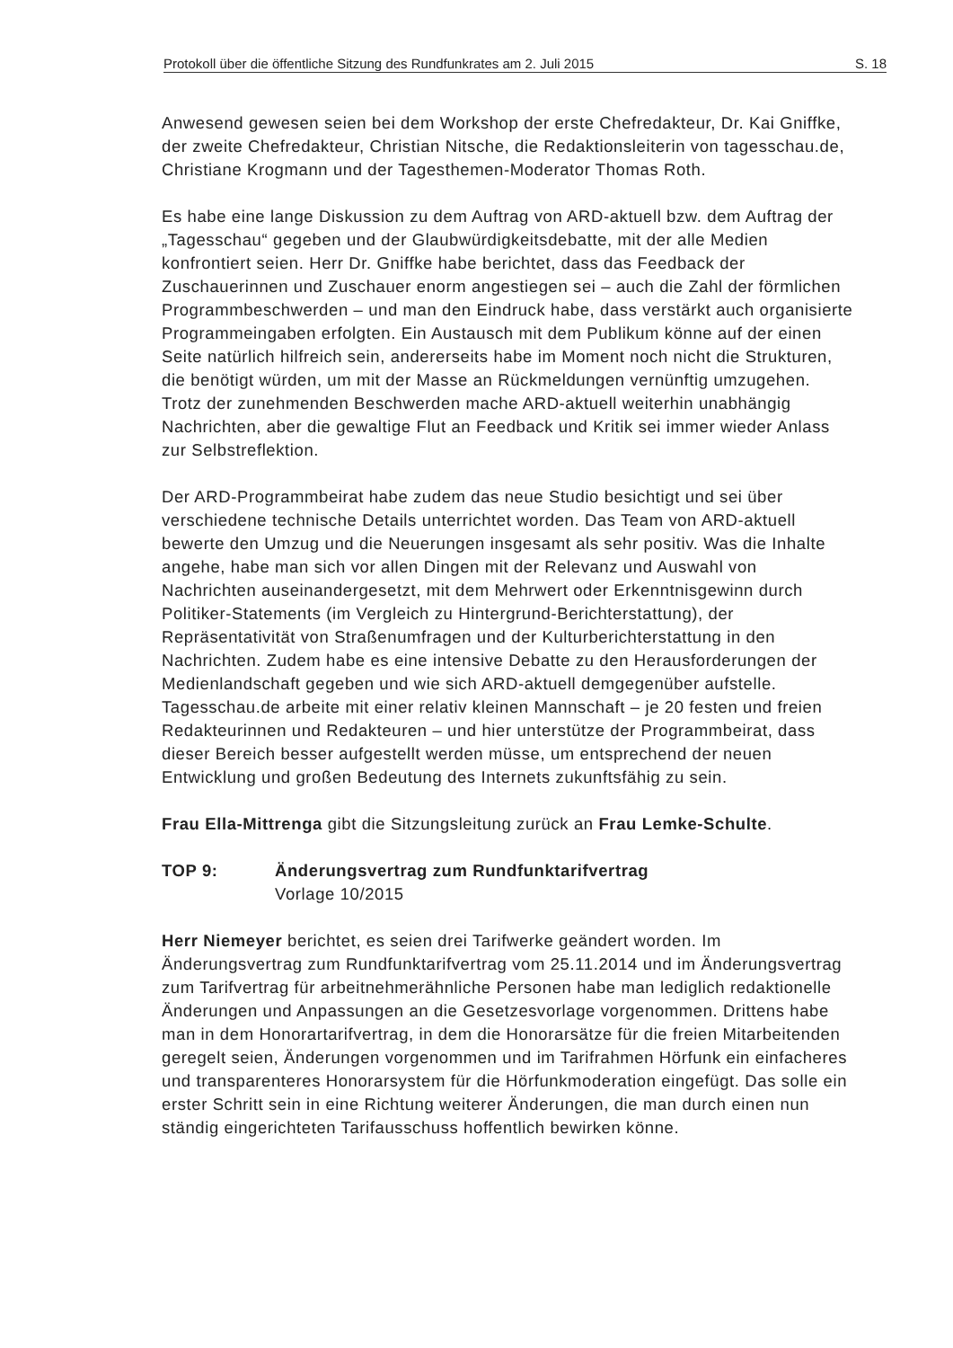Protokoll über die öffentliche Sitzung des Rundfunkrates am 2. Juli 2015 S. 18
Anwesend gewesen seien bei dem Workshop der erste Chefredakteur, Dr. Kai Gniffke, der zweite Chefredakteur, Christian Nitsche, die Redaktionsleiterin von tagesschau.de, Christiane Krogmann und der Tagesthemen-Moderator Thomas Roth.
Es habe eine lange Diskussion zu dem Auftrag von ARD-aktuell bzw. dem Auftrag der „Tagesschau“ gegeben und der Glaubwürdigkeitsdebatte, mit der alle Medien konfrontiert seien. Herr Dr. Gniffke habe berichtet, dass das Feedback der Zuschauerinnen und Zuschauer enorm angestiegen sei – auch die Zahl der förmlichen Programmbeschwerden – und man den Eindruck habe, dass verstärkt auch organisierte Programmeingaben erfolgten. Ein Austausch mit dem Publikum könne auf der einen Seite natürlich hilfreich sein, andererseits habe im Moment noch nicht die Strukturen, die benötigt würden, um mit der Masse an Rückmeldungen vernünftig umzugehen. Trotz der zunehmenden Beschwerden mache ARD-aktuell weiterhin unabhängig Nachrichten, aber die gewaltige Flut an Feedback und Kritik sei immer wieder Anlass zur Selbstreflektion.
Der ARD-Programmbeirat habe zudem das neue Studio besichtigt und sei über verschiedene technische Details unterrichtet worden. Das Team von ARD-aktuell bewerte den Umzug und die Neuerungen insgesamt als sehr positiv. Was die Inhalte angehe, habe man sich vor allen Dingen mit der Relevanz und Auswahl von Nachrichten auseinandergesetzt, mit dem Mehrwert oder Erkenntnisgewinn durch Politiker-Statements (im Vergleich zu Hintergrund-Berichterstattung), der Repräsentativität von Straßenumfragen und der Kulturberichterstattung in den Nachrichten. Zudem habe es eine intensive Debatte zu den Herausforderungen der Medienlandschaft gegeben und wie sich ARD-aktuell demgegenüber aufstelle. Tagesschau.de arbeite mit einer relativ kleinen Mannschaft – je 20 festen und freien Redakteurinnen und Redakteuren – und hier unterstütze der Programmbeirat, dass dieser Bereich besser aufgestellt werden müsse, um entsprechend der neuen Entwicklung und großen Bedeutung des Internets zukunftsfähig zu sein.
Frau Ella-Mittrenga gibt die Sitzungsleitung zurück an Frau Lemke-Schulte.
TOP 9: Änderungsvertrag zum Rundfunktarifvertrag
Vorlage 10/2015
Herr Niemeyer berichtet, es seien drei Tarifwerke geändert worden. Im Änderungsvertrag zum Rundfunktarifvertrag vom 25.11.2014 und im Änderungsvertrag zum Tarifvertrag für arbeitnehmerähnliche Personen habe man lediglich redaktionelle Änderungen und Anpassungen an die Gesetzesvorlage vorgenommen. Drittens habe man in dem Honorartarifvertrag, in dem die Honorarsätze für die freien Mitarbeitenden geregelt seien, Änderungen vorgenommen und im Tarifrahmen Hörfunk ein einfacheres und transparenteres Honorarsystem für die Hörfunkmoderation eingefügt. Das solle ein erster Schritt sein in eine Richtung weiterer Änderungen, die man durch einen nun ständig eingerichteten Tarifausschuss hoffentlich bewirken könne.